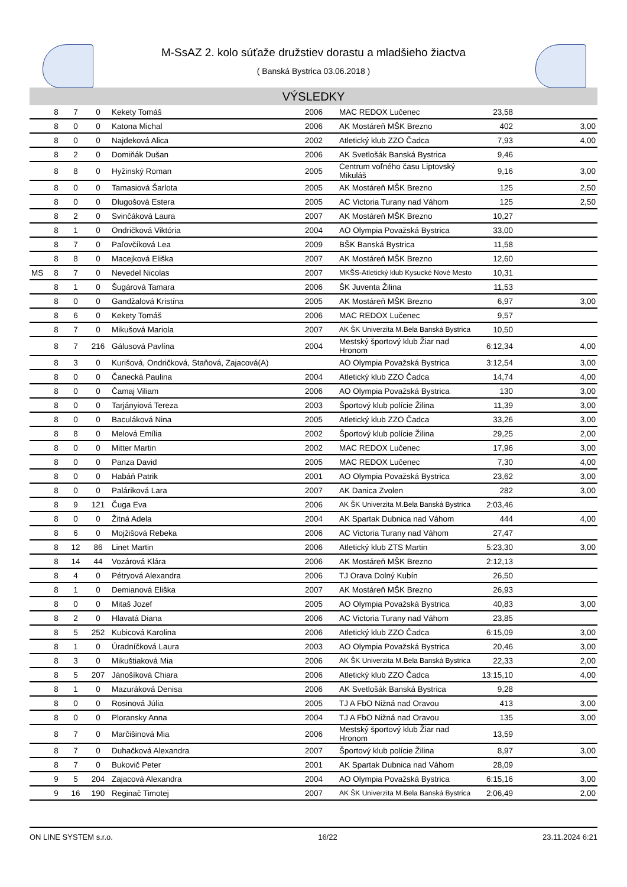M-SsAZ 2. kolo súťaže družstiev dorastu a mladšieho žiactva
( Banská Bystrica 03.06.2018 )
VÝSLEDKY
| | 8 | 7 | 0 | Kekety Tomáš | 2006 | MAC REDOX Lučenec | 23,58 | |
| | 8 | 0 | 0 | Katona Michal | 2006 | AK Mostáreň MŠK Brezno | 402 | 3,00 |
| | 8 | 0 | 0 | Najdeková Alica | 2002 | Atletický klub ZZO Čadca | 7,93 | 4,00 |
| | 8 | 2 | 0 | Domiňák Dušan | 2006 | AK Svetlošák Banská Bystrica | 9,46 | |
| | 8 | 8 | 0 | Hyžinský Roman | 2005 | Centrum voľného času Liptovský Mikuláš | 9,16 | 3,00 |
| | 8 | 0 | 0 | Tamasiová Šarlota | 2005 | AK Mostáreň MŠK Brezno | 125 | 2,50 |
| | 8 | 0 | 0 | Dlugošová Estera | 2005 | AC Victoria Turany nad Váhom | 125 | 2,50 |
| | 8 | 2 | 0 | Svinčáková Laura | 2007 | AK Mostáreň MŠK Brezno | 10,27 | |
| | 8 | 1 | 0 | Ondričková Viktória | 2004 | AO Olympia Považská Bystrica | 33,00 | |
| | 8 | 7 | 0 | Paľovčíková Lea | 2009 | BŠK Banská Bystrica | 11,58 | |
| | 8 | 8 | 0 | Macejková Eliška | 2007 | AK Mostáreň MŠK Brezno | 12,60 | |
| MS | 8 | 7 | 0 | Nevedel Nicolas | 2007 | MKŠS-Atletický klub Kysucké Nové Mesto | 10,31 | |
| | 8 | 1 | 0 | Šugárová Tamara | 2006 | ŠK Juventa Žilina | 11,53 | |
| | 8 | 0 | 0 | Gandžalová Kristína | 2005 | AK Mostáreň MŠK Brezno | 6,97 | 3,00 |
| | 8 | 6 | 0 | Kekety Tomáš | 2006 | MAC REDOX Lučenec | 9,57 | |
| | 8 | 7 | 0 | Mikušová Mariola | 2007 | AK ŠK Univerzita M.Bela Banská Bystrica | 10,50 | |
| | 8 | 7 | 216 | Gálusová Pavlína | 2004 | Mestský športový klub Žiar nad Hronom | 6:12,34 | 4,00 |
| | 8 | 3 | 0 | Kurišová, Ondričková, Staňová, Zajacová(A) | | AO Olympia Považská Bystrica | 3:12,54 | 3,00 |
| | 8 | 0 | 0 | Čanecká Paulina | 2004 | Atletický klub ZZO Čadca | 14,74 | 4,00 |
| | 8 | 0 | 0 | Čamaj Viliam | 2006 | AO Olympia Považská Bystrica | 130 | 3,00 |
| | 8 | 0 | 0 | Tarjányiová Tereza | 2003 | Športový klub polície Žilina | 11,39 | 3,00 |
| | 8 | 0 | 0 | Baculáková Nina | 2005 | Atletický klub ZZO Čadca | 33,26 | 3,00 |
| | 8 | 8 | 0 | Melová Emília | 2002 | Športový klub polície Žilina | 29,25 | 2,00 |
| | 8 | 0 | 0 | Mitter Martin | 2002 | MAC REDOX Lučenec | 17,96 | 3,00 |
| | 8 | 0 | 0 | Panza David | 2005 | MAC REDOX Lučenec | 7,30 | 4,00 |
| | 8 | 0 | 0 | Habáň Patrik | 2001 | AO Olympia Považská Bystrica | 23,62 | 3,00 |
| | 8 | 0 | 0 | Paláriková Lara | 2007 | AK Danica Zvolen | 282 | 3,00 |
| | 8 | 9 | 121 | Čuga Eva | 2006 | AK ŠK Univerzita M.Bela Banská Bystrica | 2:03,46 | |
| | 8 | 0 | 0 | Žitná Adela | 2004 | AK Spartak Dubnica nad Váhom | 444 | 4,00 |
| | 8 | 6 | 0 | Mojžišová Rebeka | 2006 | AC Victoria Turany nad Váhom | 27,47 | |
| | 8 | 12 | 86 | Linet Martin | 2006 | Atletický klub ZTS Martin | 5:23,30 | 3,00 |
| | 8 | 14 | 44 | Vozárová Klára | 2006 | AK Mostáreň MŠK Brezno | 2:12,13 | |
| | 8 | 4 | 0 | Pétryová Alexandra | 2006 | TJ Orava Dolný Kubín | 26,50 | |
| | 8 | 1 | 0 | Demianová Eliška | 2007 | AK Mostáreň MŠK Brezno | 26,93 | |
| | 8 | 0 | 0 | Mitaš Jozef | 2005 | AO Olympia Považská Bystrica | 40,83 | 3,00 |
| | 8 | 2 | 0 | Hlavatá Diana | 2006 | AC Victoria Turany nad Váhom | 23,85 | |
| | 8 | 5 | 252 | Kubicová Karolina | 2006 | Atletický klub ZZO Čadca | 6:15,09 | 3,00 |
| | 8 | 1 | 0 | Úradníčková Laura | 2003 | AO Olympia Považská Bystrica | 20,46 | 3,00 |
| | 8 | 3 | 0 | Mikuštiaková Mia | 2006 | AK ŠK Univerzita M.Bela Banská Bystrica | 22,33 | 2,00 |
| | 8 | 5 | 207 | Jánošíková Chiara | 2006 | Atletický klub ZZO Čadca | 13:15,10 | 4,00 |
| | 8 | 1 | 0 | Mazuráková Denisa | 2006 | AK Svetlošák Banská Bystrica | 9,28 | |
| | 8 | 0 | 0 | Rosinová Júlia | 2005 | TJ A FbO Nižná nad Oravou | 413 | 3,00 |
| | 8 | 0 | 0 | Ploransky Anna | 2004 | TJ A FbO Nižná nad Oravou | 135 | 3,00 |
| | 8 | 7 | 0 | Marčišinová Mia | 2006 | Mestský športový klub Žiar nad Hronom | 13,59 | |
| | 8 | 7 | 0 | Duhačková Alexandra | 2007 | Športový klub polície Žilina | 8,97 | 3,00 |
| | 8 | 7 | 0 | Bukovič Peter | 2001 | AK Spartak Dubnica nad Váhom | 28,09 | |
| | 9 | 5 | 204 | Zajacová Alexandra | 2004 | AO Olympia Považská Bystrica | 6:15,16 | 3,00 |
| | 9 | 16 | 190 | Reginač Timotej | 2007 | AK ŠK Univerzita M.Bela Banská Bystrica | 2:06,49 | 2,00 |
ON LINE SYSTEM s.r.o. 16/22 23.11.2024 6:21